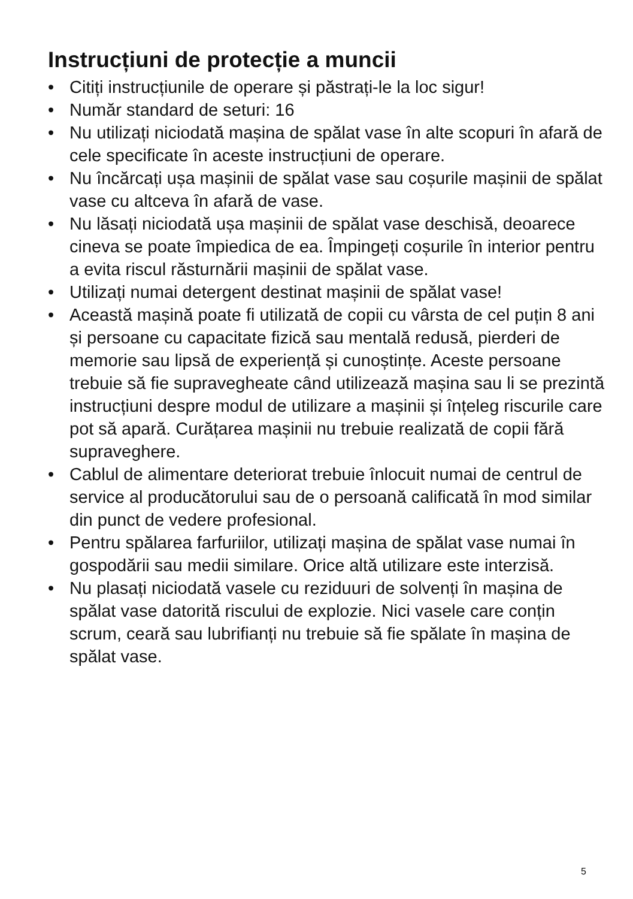Instrucțiuni de protecție a muncii
• Citiți instrucțiunile de operare și păstrați-le la loc sigur!
• Număr standard de seturi: 16
• Nu utilizați niciodată mașina de spălat vase în alte scopuri în afară de cele specificate în aceste instrucțiuni de operare.
• Nu încărcați ușa mașinii de spălat vase sau coșurile mașinii de spălat vase cu altceva în afară de vase.
• Nu lăsați niciodată ușa mașinii de spălat vase deschisă, deoarece cineva se poate împiedica de ea. Împingeți coșurile în interior pentru a evita riscul răsturnării mașinii de spălat vase.
• Utilizați numai detergent destinat mașinii de spălat vase!
• Această mașină poate fi utilizată de copii cu vârsta de cel puțin 8 ani și persoane cu capacitate fizică sau mentală redusă, pierderi de memorie sau lipsă de experiență și cunoștințe. Aceste persoane trebuie să fie supravegheate când utilizează mașina sau li se prezintă instrucțiuni despre modul de utilizare a mașinii și înțeleg riscurile care pot să apară. Curățarea mașinii nu trebuie realizată de copii fără supraveghere.
• Cablul de alimentare deteriorat trebuie înlocuit numai de centrul de service al producătorului sau de o persoană calificată în mod similar din punct de vedere profesional.
• Pentru spălarea farfuriilor, utilizați mașina de spălat vase numai în gospodării sau medii similare. Orice altă utilizare este interzisă.
• Nu plasați niciodată vasele cu reziduuri de solvenți în mașina de spălat vase datorită riscului de explozie. Nici vasele care conțin scrum, ceară sau lubrifianți nu trebuie să fie spălate în mașina de spălat vase.
5